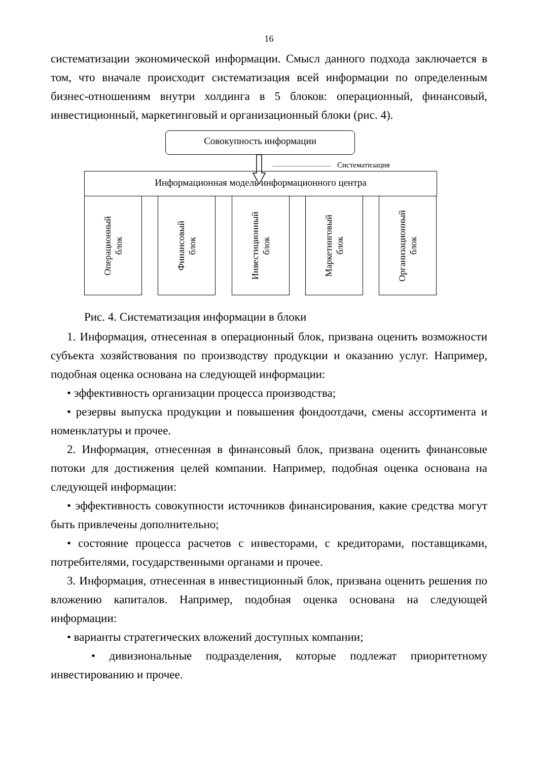16
систематизации экономической информации. Смысл данного подхода заключается в том, что вначале происходит систематизация всей информации по определенным бизнес-отношениям внутри холдинга в 5 блоков: операционный, финансовый, инвестиционный, маркетинговый и организационный блоки (рис. 4).
Совокупность информации
Систематизация
Информационная модель информационного центра
Операционный
блок
Финансовый
блок
Инвестиционный
блок
Маркетинговый
блок
Организационный
блок
Рис. 4. Систематизация информации в блоки
1. Информация, отнесенная в операционный блок, призвана оценить возможности субъекта хозяйствования по производству продукции и оказанию услуг. Например, подобная оценка основана на следующей информации:
• эффективность организации процесса производства;
• резервы выпуска продукции и повышения фондоотдачи, смены ассортимента и номенклатуры и прочее.
2. Информация, отнесенная в финансовый блок, призвана оценить финансовые потоки для достижения целей компании. Например, подобная оценка основана на следующей информации:
• эффективность совокупности источников финансирования, какие средства могут быть привлечены дополнительно;
• состояние процесса расчетов с инвесторами, с кредиторами, поставщиками, потребителями, государственными органами и прочее.
3. Информация, отнесенная в инвестиционный блок, призвана оценить решения по вложению капиталов. Например, подобная оценка основана на следующей информации:
• варианты стратегических вложений доступных компании;
• дивизиональные подразделения, которые подлежат приоритетному инвестированию и прочее.